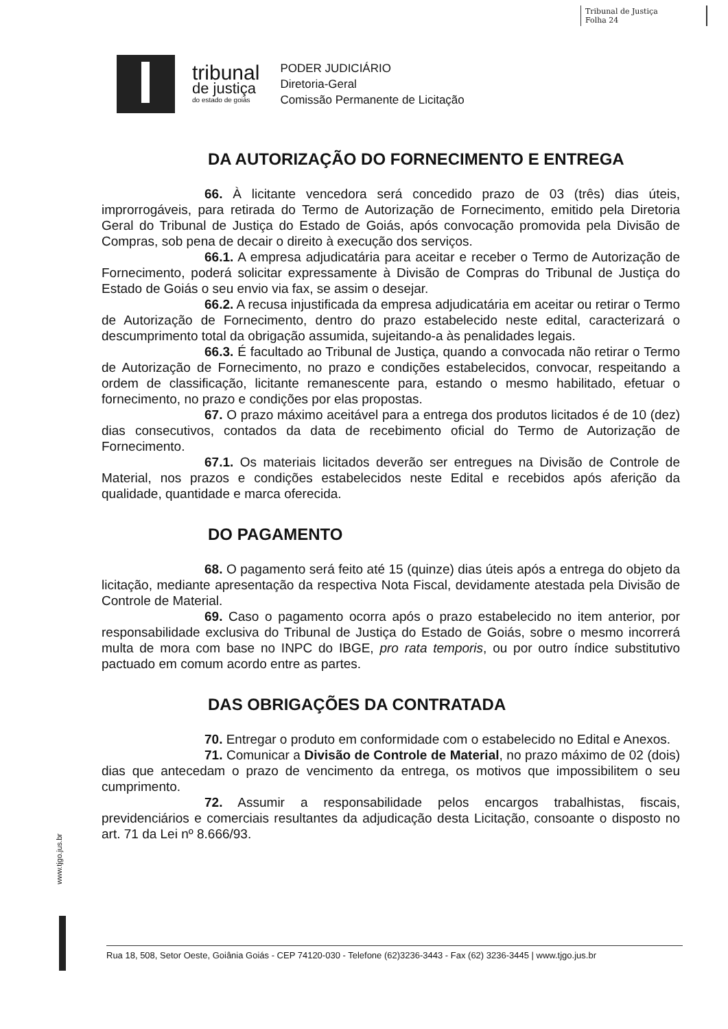Tribunal de Justiça
Folha 24
tribunal
de justiça
do estado de goiás
PODER JUDICIÁRIO
Diretoria-Geral
Comissão Permanente de Licitação
DA AUTORIZAÇÃO DO FORNECIMENTO E ENTREGA
66. À licitante vencedora será concedido prazo de 03 (três) dias úteis, improrrogáveis, para retirada do Termo de Autorização de Fornecimento, emitido pela Diretoria Geral do Tribunal de Justiça do Estado de Goiás, após convocação promovida pela Divisão de Compras, sob pena de decair o direito à execução dos serviços.
66.1. A empresa adjudicatária para aceitar e receber o Termo de Autorização de Fornecimento, poderá solicitar expressamente à Divisão de Compras do Tribunal de Justiça do Estado de Goiás o seu envio via fax, se assim o desejar.
66.2. A recusa injustificada da empresa adjudicatária em aceitar ou retirar o Termo de Autorização de Fornecimento, dentro do prazo estabelecido neste edital, caracterizará o descumprimento total da obrigação assumida, sujeitando-a às penalidades legais.
66.3. É facultado ao Tribunal de Justiça, quando a convocada não retirar o Termo de Autorização de Fornecimento, no prazo e condições estabelecidos, convocar, respeitando a ordem de classificação, licitante remanescente para, estando o mesmo habilitado, efetuar o fornecimento, no prazo e condições por elas propostas.
67. O prazo máximo aceitável para a entrega dos produtos licitados é de 10 (dez) dias consecutivos, contados da data de recebimento oficial do Termo de Autorização de Fornecimento.
67.1. Os materiais licitados deverão ser entregues na Divisão de Controle de Material, nos prazos e condições estabelecidos neste Edital e recebidos após aferição da qualidade, quantidade e marca oferecida.
DO PAGAMENTO
68. O pagamento será feito até 15 (quinze) dias úteis após a entrega do objeto da licitação, mediante apresentação da respectiva Nota Fiscal, devidamente atestada pela Divisão de Controle de Material.
69. Caso o pagamento ocorra após o prazo estabelecido no item anterior, por responsabilidade exclusiva do Tribunal de Justiça do Estado de Goiás, sobre o mesmo incorrerá multa de mora com base no INPC do IBGE, pro rata temporis, ou por outro índice substitutivo pactuado em comum acordo entre as partes.
DAS OBRIGAÇÕES DA CONTRATADA
70. Entregar o produto em conformidade com o estabelecido no Edital e Anexos.
71. Comunicar a Divisão de Controle de Material, no prazo máximo de 02 (dois) dias que antecedam o prazo de vencimento da entrega, os motivos que impossibilitem o seu cumprimento.
72. Assumir a responsabilidade pelos encargos trabalhistas, fiscais, previdenciários e comerciais resultantes da adjudicação desta Licitação, consoante o disposto no art. 71 da Lei nº 8.666/93.
www.tjgo.jus.br
Rua 18, 508, Setor Oeste, Goiânia Goiás - CEP 74120-030 - Telefone (62)3236-3443 - Fax (62) 3236-3445 | www.tjgo.jus.br